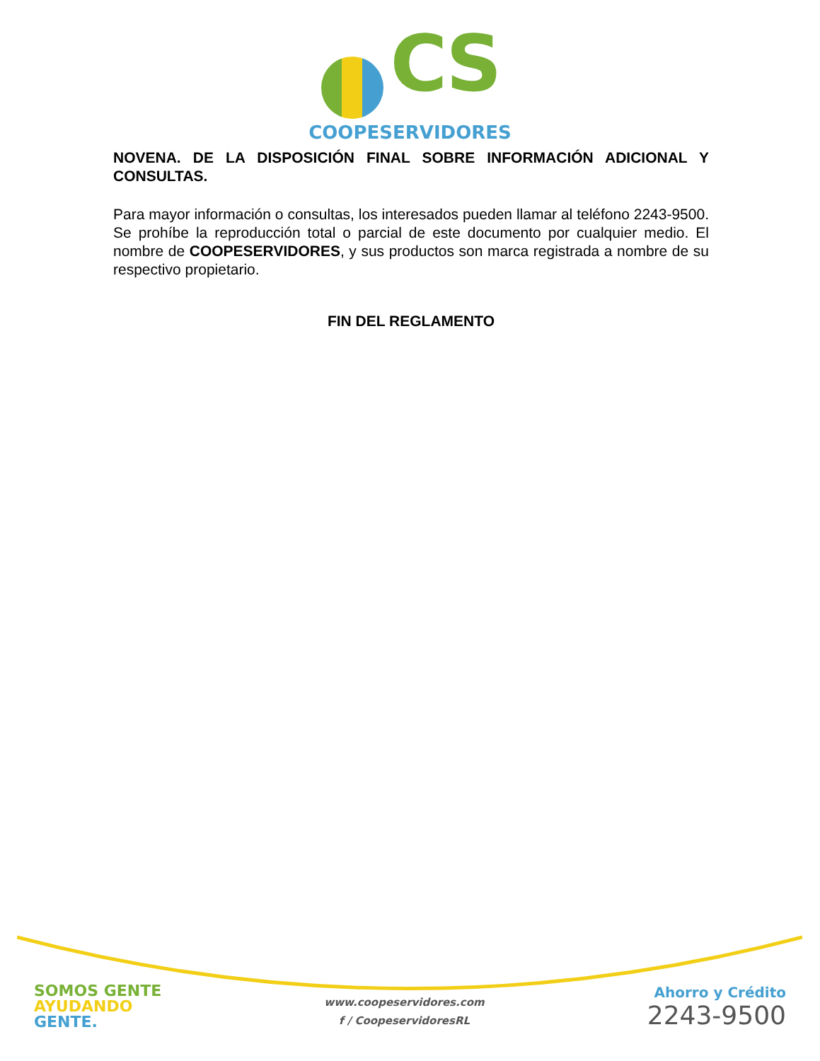CS
COOPESERVIDORES
NOVENA. DE LA DISPOSICIÓN FINAL SOBRE INFORMACIÓN ADICIONAL Y CONSULTAS.
Para mayor información o consultas, los interesados pueden llamar al teléfono 2243-9500. Se prohíbe la reproducción total o parcial de este documento por cualquier medio. El nombre de COOPESERVIDORES, y sus productos son marca registrada a nombre de su respectivo propietario.
FIN DEL REGLAMENTO
SOMOS GENTE
AYUDANDO
GENTE.
www.coopeservidores.com
f / CoopeservidoresRL
Ahorro y Crédito
2243-9500